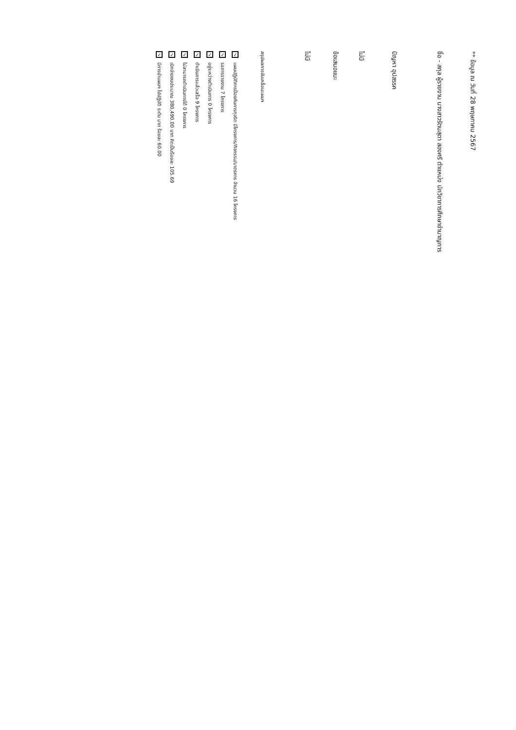** ข้อมูล ณ วันที่ 28 พฤษภาคม 2567
ชื่อ - สกุล ผู้รายงาน นางสาวรัตนสุดา สองศรี ตำแหน่ง นักวิชาการศึกษาชำนาญการ
ปัญหา อุปสรรค
ไม่มี
ข้อเสนอแนะ
ไม่มี
สรุปผลการขับเคลื่อนแผนฯ
✓ แผนปฏิบัติการป้องกันการทุจริต มีโครงการ/กิจกรรม/มาตรการ จำนวน 16 โครงการ
✓ รอการรายงาน 7 โครงการ
✓ อยู่ระหว่างดำเนินการ 0 โครงการ
✓ ดำเนินการแล้วเสร็จ 9 โครงการ
✓ ไม่สามารถดำเนินการได้ 0 โครงการ
✓ เบิกจ่ายงบประมาณ 380,490.00 บาท คิดเป็นร้อยละ 105.69
✓ มีการนำแผนฯ ไปปฏิบัติ ระดับ มาก ร้อยละ 60.00